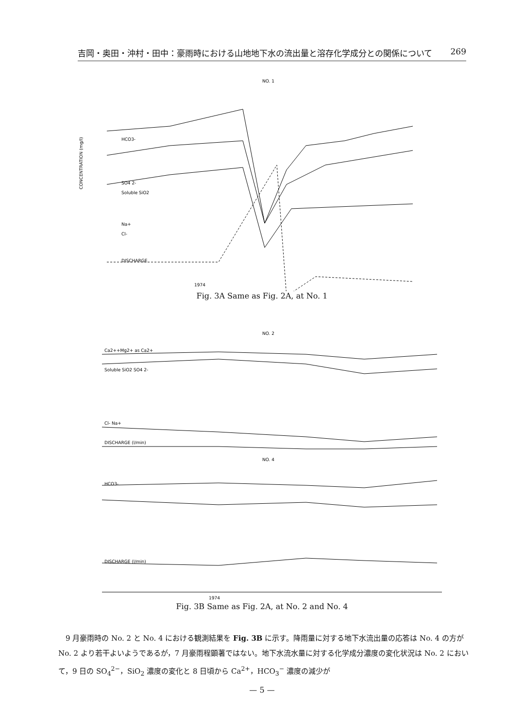吉岡・奥田・沖村・田中：豪雨時における山地地下水の流出量と溶存化学成分との関係について 269
NO. 1
HCO3-
SO4 2-
Soluble SiO2
Na+
Cl-
DISCHARGE
CONCENTRATION (mg/l)
1974
Fig. 3A Same as Fig. 2A, at No. 1
NO. 2
NO. 4
Ca2++Mg2+ as Ca2+
Soluble SiO2 SO4 2-
Cl- Na+
DISCHARGE (l/min)
HCO3-
DISCHARGE (l/min)
1974
Fig. 3B Same as Fig. 2A, at No. 2 and No. 4
　9 月豪雨時の No. 2 と No. 4 における観測結果を Fig. 3B に示す。降雨量に対する地下水流出量の応答は No. 4 の方が No. 2 より若干よいようであるが，7 月豪雨程顕著ではない。地下水流水量に対する化学成分濃度の変化状況は No. 2 において，9 日の SO<sub>4</sub><sup>2−</sup>，SiO<sub>2</sub> 濃度の変化と 8 日頃から Ca<sup>2+</sup>，HCO<sub>3</sub><sup>−</sup> 濃度の減少が
— 5 —